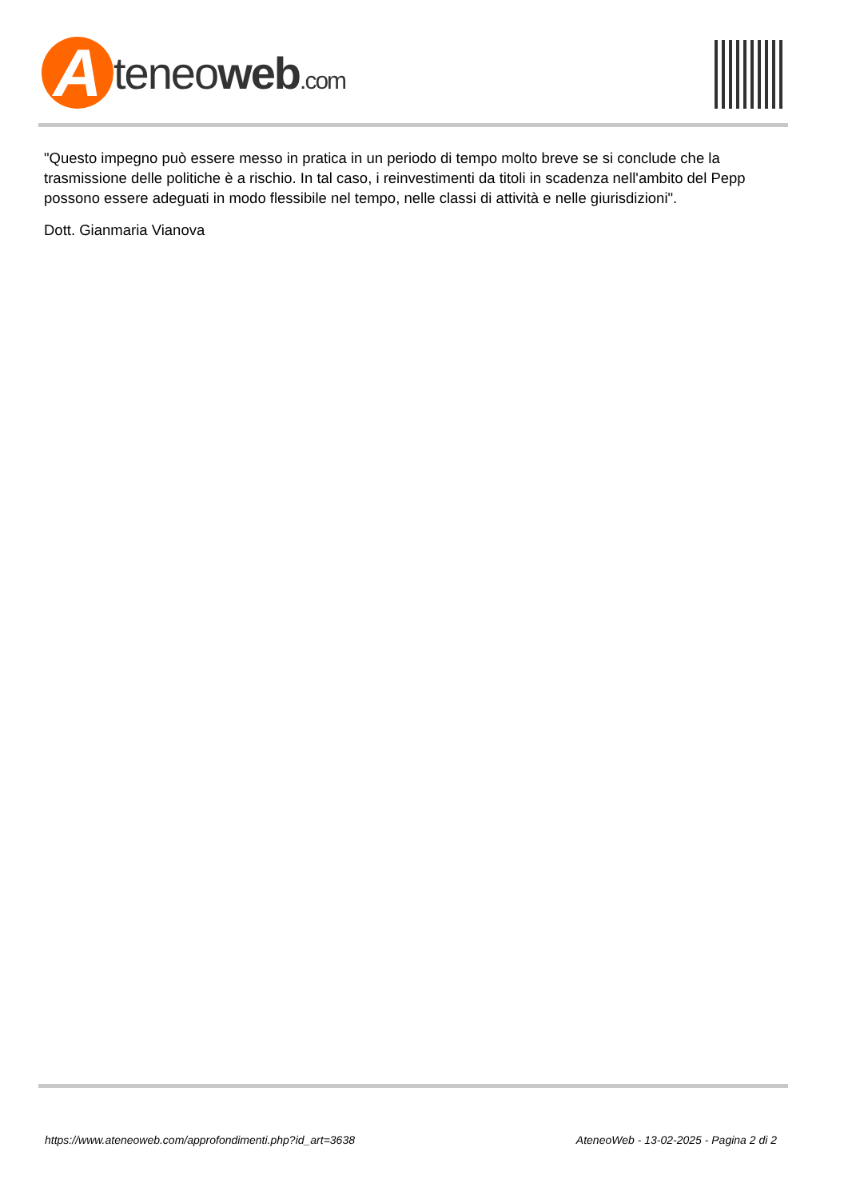A
teneoweb.com
"Questo impegno può essere messo in pratica in un periodo di tempo molto breve se si conclude che la trasmissione delle politiche è a rischio. In tal caso, i reinvestimenti da titoli in scadenza nell'ambito del Pepp possono essere adeguati in modo flessibile nel tempo, nelle classi di attività e nelle giurisdizioni".
Dott. Gianmaria Vianova
https://www.ateneoweb.com/approfondimenti.php?id_art=3638 AteneoWeb - 13-02-2025 - Pagina 2 di 2